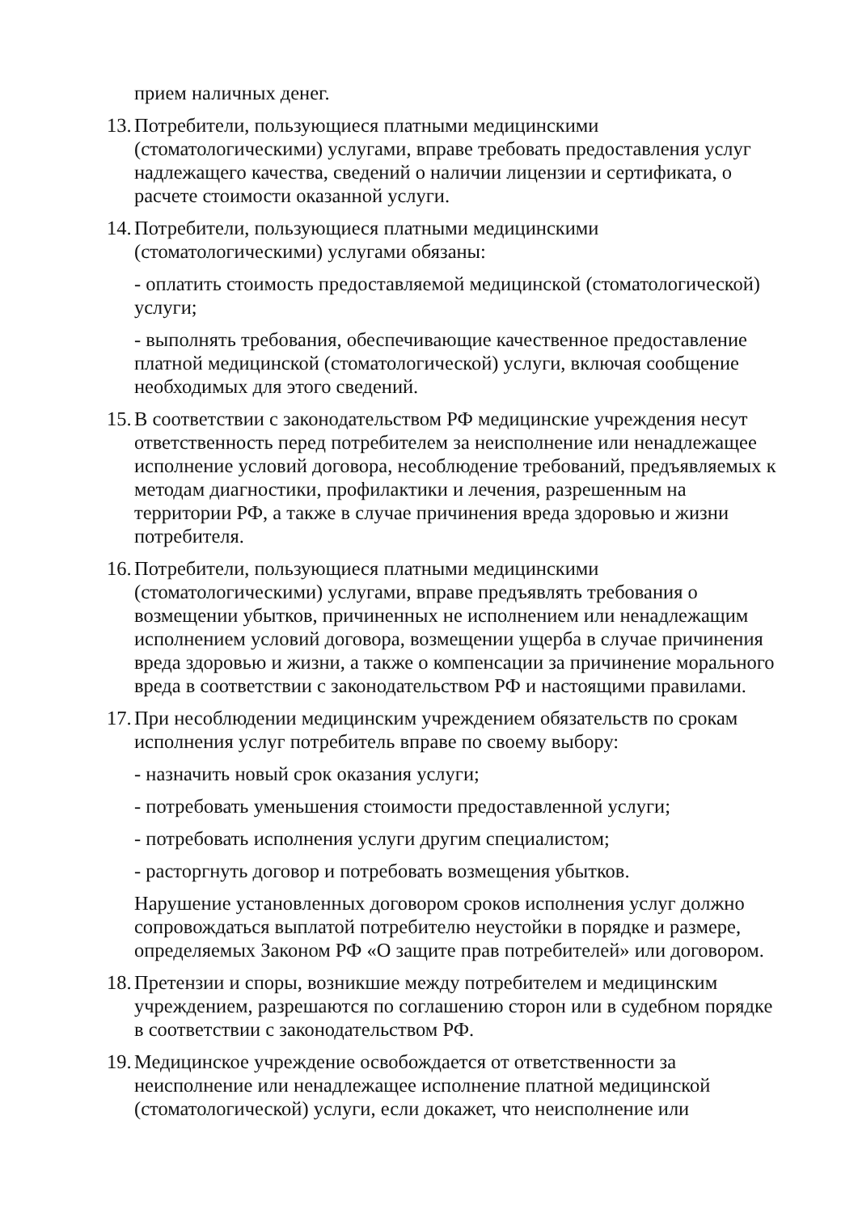прием наличных денег.
13. Потребители, пользующиеся платными медицинскими (стоматологическими) услугами, вправе требовать предоставления услуг надлежащего качества, сведений о наличии лицензии и сертификата, о расчете стоимости оказанной услуги.
14. Потребители, пользующиеся платными медицинскими (стоматологическими) услугами обязаны:
- оплатить стоимость предоставляемой медицинской (стоматологической) услуги;
- выполнять требования, обеспечивающие качественное предоставление платной медицинской (стоматологической) услуги, включая сообщение необходимых для этого сведений.
15. В соответствии с законодательством РФ медицинские учреждения несут ответственность перед потребителем за неисполнение или ненадлежащее исполнение условий договора, несоблюдение требований, предъявляемых к методам диагностики, профилактики и лечения, разрешенным на территории РФ, а также в случае причинения вреда здоровью и жизни потребителя.
16. Потребители, пользующиеся платными медицинскими (стоматологическими) услугами, вправе предъявлять требования о возмещении убытков, причиненных не исполнением или ненадлежащим исполнением условий договора, возмещении ущерба в случае причинения вреда здоровью и жизни, а также о компенсации за причинение морального вреда в соответствии с законодательством РФ и настоящими правилами.
17. При несоблюдении медицинским учреждением обязательств по срокам исполнения услуг потребитель вправе по своему выбору:
- назначить новый срок оказания услуги;
- потребовать уменьшения стоимости предоставленной услуги;
- потребовать исполнения услуги другим специалистом;
- расторгнуть договор и потребовать возмещения убытков.
Нарушение установленных договором сроков исполнения услуг должно сопровождаться выплатой потребителю неустойки в порядке и размере, определяемых Законом РФ «О защите прав потребителей» или договором.
18. Претензии и споры, возникшие между потребителем и медицинским учреждением, разрешаются по соглашению сторон или в судебном порядке в соответствии с законодательством РФ.
19. Медицинское учреждение освобождается от ответственности за неисполнение или ненадлежащее исполнение платной медицинской (стоматологической) услуги, если докажет, что неисполнение или